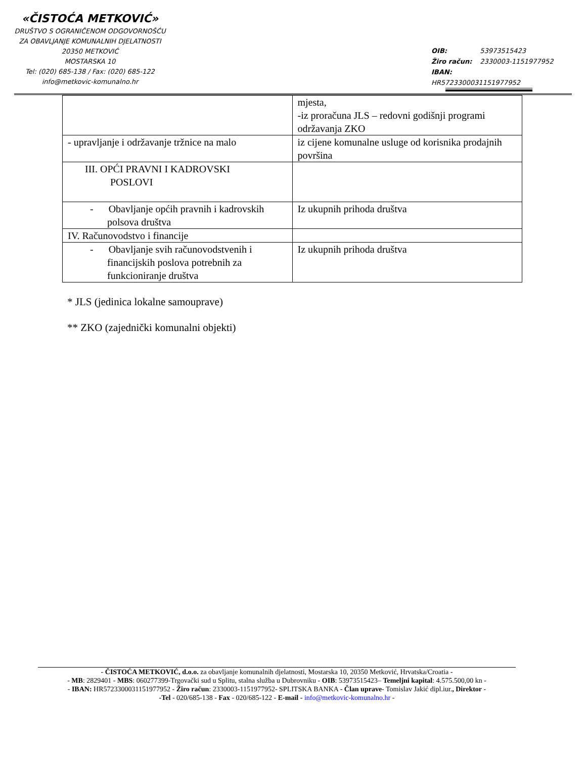«ČISTOĆA METKOVIĆ»
DRUŠTVO S OGRANIČENOM ODGOVORNOŠĆU
ZA OBAVLJANJE KOMUNALNIH DJELATNOSTI
20350 METKOVIĆ
MOSTARSKA 10
Tel: (020) 685-138 / Fax: (020) 685-122
info@metkovic-komunalno.hr
OIB: 53973515423
Žiro račun: 2330003-1151977952
IBAN: HR5723300031151977952
| | mjesta, -iz proračuna JLS – redovni godišnji programi održavanja ZKO |
| - upravljanje i održavanje tržnice na malo | iz cijene komunalne usluge od korisnika prodajnih površina |
| III. OPĆI PRAVNI I KADROVSKI POSLOVI | |
| - Obavljanje općih pravnih i kadrovskih polsova društva | Iz ukupnih prihoda društva |
| IV. Računovodstvo i financije | |
| - Obavljanje svih računovodstvenih i financijskih poslova potrebnih za funkcioniranje društva | Iz ukupnih prihoda društva |
* JLS (jedinica lokalne samouprave)
** ZKO (zajednički komunalni objekti)
- ČISTOĆA METKOVIĆ, d.o.o. za obavljanje komunalnih djelatnosti, Mostarska 10, 20350 Metković, Hrvatska/Croatia -
- MB: 2829401 - MBS: 060277399-Trgovački sud u Splitu, stalna služba u Dubrovniku - OIB: 53973515423– Temeljni kapital: 4.575.500,00 kn -
- IBAN: HR5723300031151977952 - Žiro račun: 2330003-1151977952- SPLITSKA BANKA - Član uprave- Tomislav Jakić dipl.iur., Direktor -
-Tel - 020/685-138 - Fax - 020/685-122 - E-mail - info@metkovic-komunalno.hr -